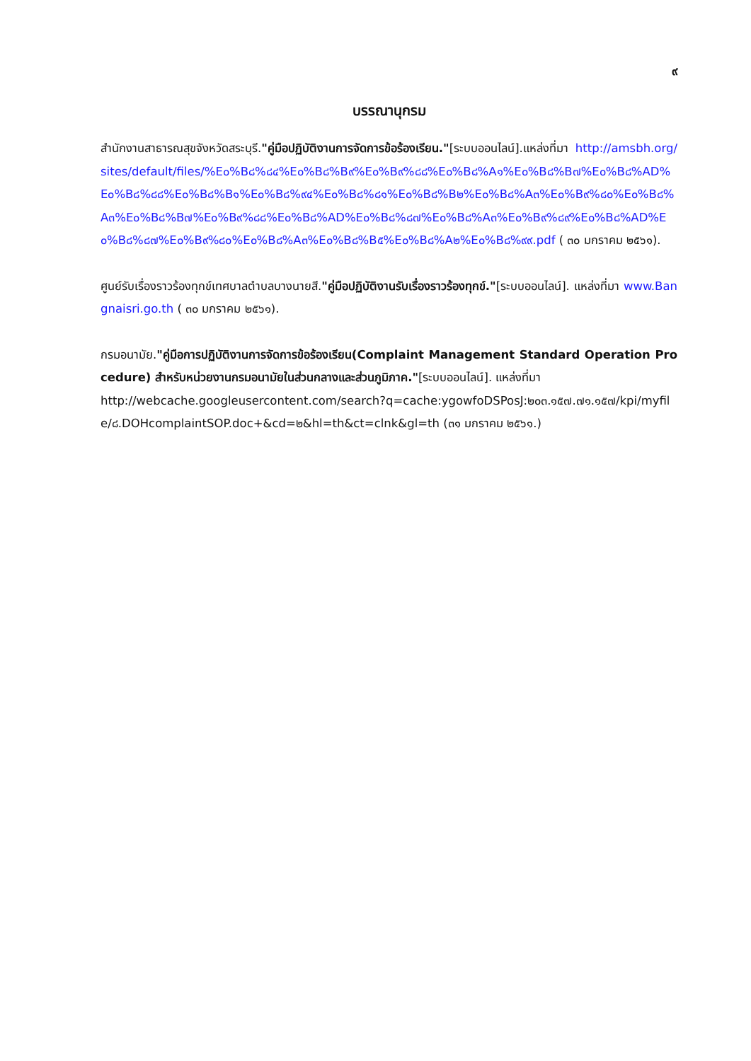๙
บรรณานุกรม
สำนักงานสาธารณสุขจังหวัดสระบุรี."คู่มือปฏิบัติงานการจัดการข้อร้องเรียน."[ระบบออนไลน์].แหล่งที่มา http://amsbh.org/sites/default/files/%E๐%B๘%๘๔%E๐%B๘%B๙%E๐%B๙%๘๘%E๐%B๘%A๑%E๐%B๘%B๗%E๐%B๘%AD%E๐%B๘%๘๘%E๐%B๘%B๑%E๐%B๘%๙๔%E๐%B๘%๘๑%E๐%B๘%B๒%E๐%B๘%A๓%E๐%B๙%๘๐%E๐%B๘%A๓%E๐%B๘%B๗%E๐%B๙%๘๘%E๐%B๘%AD%E๐%B๘%๘๗%E๐%B๘%A๓%E๐%B๙%๘๙%E๐%B๘%AD%E๐%B๘%๘๗%E๐%B๙%๘๐%E๐%B๘%A๓%E๐%B๘%B๕%E๐%B๘%A๒%E๐%B๘%๙๙.pdf ( ๓๐ มกราคม ๒๕๖๑).
ศูนย์รับเรื่องราวร้องทุกข์เทศบาลตำบลบางนายสี."คู่มือปฏิบัติงานรับเรื่องราวร้องทุกข์."[ระบบออนไลน์]. แหล่งที่มา www.Bangnaisri.go.th ( ๓๐ มกราคม ๒๕๖๑).
กรมอนามัย."คู่มือการปฏิบัติงานการจัดการข้อร้องเรียน(Complaint Management Standard Operation Procedure) สำหรับหน่วยงานกรมอนามัยในส่วนกลางและส่วนภูมิภาค."[ระบบออนไลน์]. แหล่งที่มา
http://webcache.googleusercontent.com/search?q=cache:ygowfoDSPosJ:๒๐๓.๑๕๗.๗๑.๑๕๗/kpi/myfile/๘.DOHcomplaintSOP.doc+&cd=๒&hl=th&ct=clnk&gl=th (๓๑ มกราคม ๒๕๖๑.)